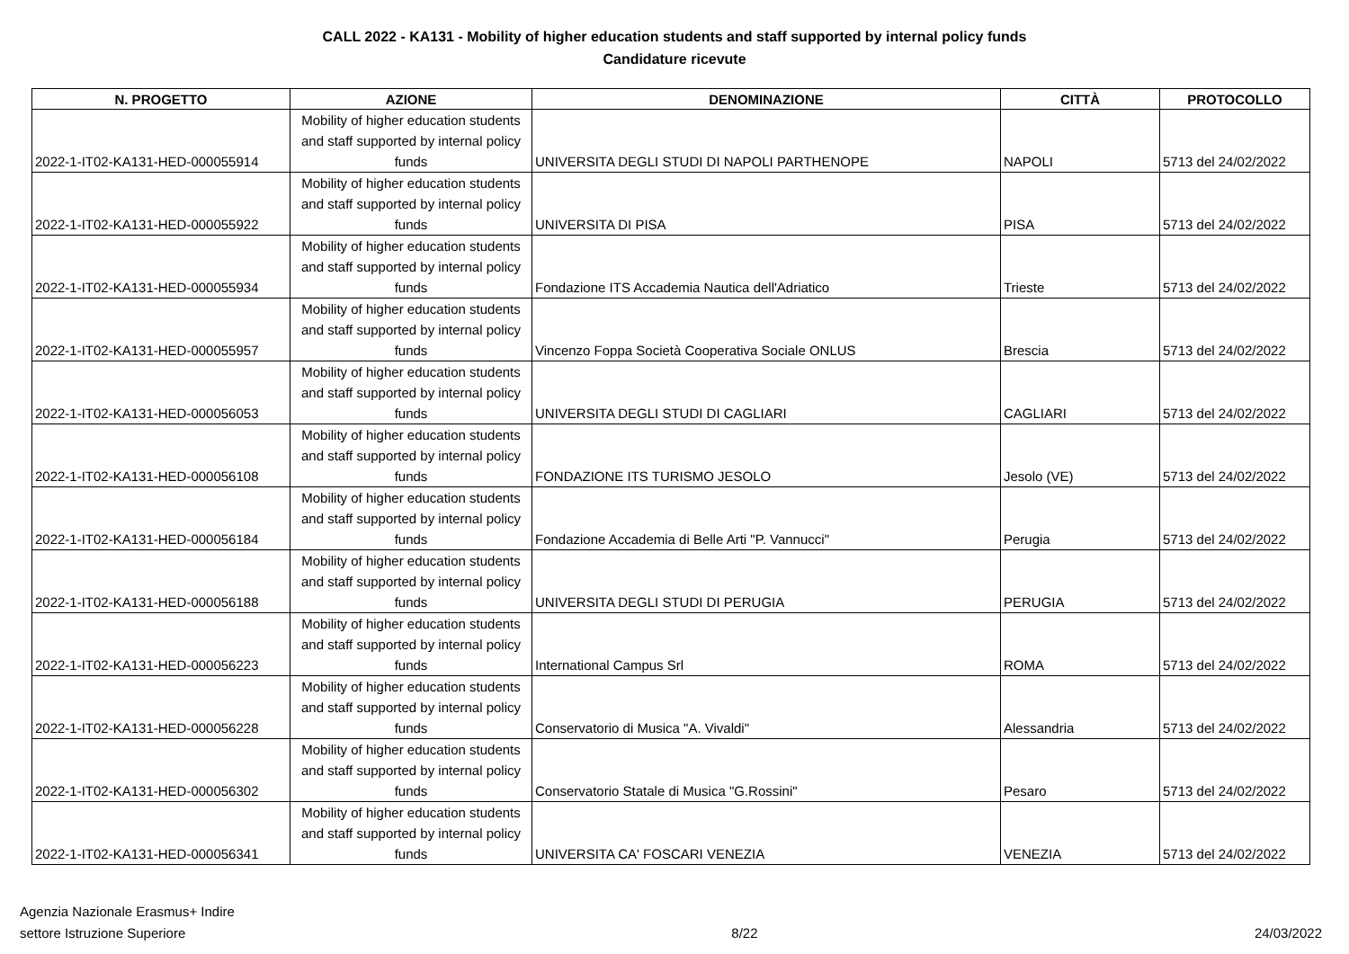CALL 2022 - KA131 - Mobility of higher education students and staff supported by internal policy funds
Candidature ricevute
| N. PROGETTO | AZIONE | DENOMINAZIONE | CITTÀ | PROTOCOLLO |
| --- | --- | --- | --- | --- |
| 2022-1-IT02-KA131-HED-000055914 | Mobility of higher education students and staff supported by internal policy funds | UNIVERSITA DEGLI STUDI DI NAPOLI PARTHENOPE | NAPOLI | 5713 del 24/02/2022 |
| 2022-1-IT02-KA131-HED-000055922 | Mobility of higher education students and staff supported by internal policy funds | UNIVERSITA DI PISA | PISA | 5713 del 24/02/2022 |
| 2022-1-IT02-KA131-HED-000055934 | Mobility of higher education students and staff supported by internal policy funds | Fondazione ITS Accademia Nautica dell'Adriatico | Trieste | 5713 del 24/02/2022 |
| 2022-1-IT02-KA131-HED-000055957 | Mobility of higher education students and staff supported by internal policy funds | Vincenzo Foppa Società Cooperativa Sociale ONLUS | Brescia | 5713 del 24/02/2022 |
| 2022-1-IT02-KA131-HED-000056053 | Mobility of higher education students and staff supported by internal policy funds | UNIVERSITA DEGLI STUDI DI CAGLIARI | CAGLIARI | 5713 del 24/02/2022 |
| 2022-1-IT02-KA131-HED-000056108 | Mobility of higher education students and staff supported by internal policy funds | FONDAZIONE ITS TURISMO JESOLO | Jesolo (VE) | 5713 del 24/02/2022 |
| 2022-1-IT02-KA131-HED-000056184 | Mobility of higher education students and staff supported by internal policy funds | Fondazione Accademia di Belle Arti "P. Vannucci" | Perugia | 5713 del 24/02/2022 |
| 2022-1-IT02-KA131-HED-000056188 | Mobility of higher education students and staff supported by internal policy funds | UNIVERSITA DEGLI STUDI DI PERUGIA | PERUGIA | 5713 del 24/02/2022 |
| 2022-1-IT02-KA131-HED-000056223 | Mobility of higher education students and staff supported by internal policy funds | International Campus Srl | ROMA | 5713 del 24/02/2022 |
| 2022-1-IT02-KA131-HED-000056228 | Mobility of higher education students and staff supported by internal policy funds | Conservatorio di Musica "A. Vivaldi" | Alessandria | 5713 del 24/02/2022 |
| 2022-1-IT02-KA131-HED-000056302 | Mobility of higher education students and staff supported by internal policy funds | Conservatorio Statale di Musica "G.Rossini" | Pesaro | 5713 del 24/02/2022 |
| 2022-1-IT02-KA131-HED-000056341 | Mobility of higher education students and staff supported by internal policy funds | UNIVERSITA CA' FOSCARI VENEZIA | VENEZIA | 5713 del 24/02/2022 |
Agenzia Nazionale Erasmus+ Indire
settore Istruzione Superiore
8/22
24/03/2022